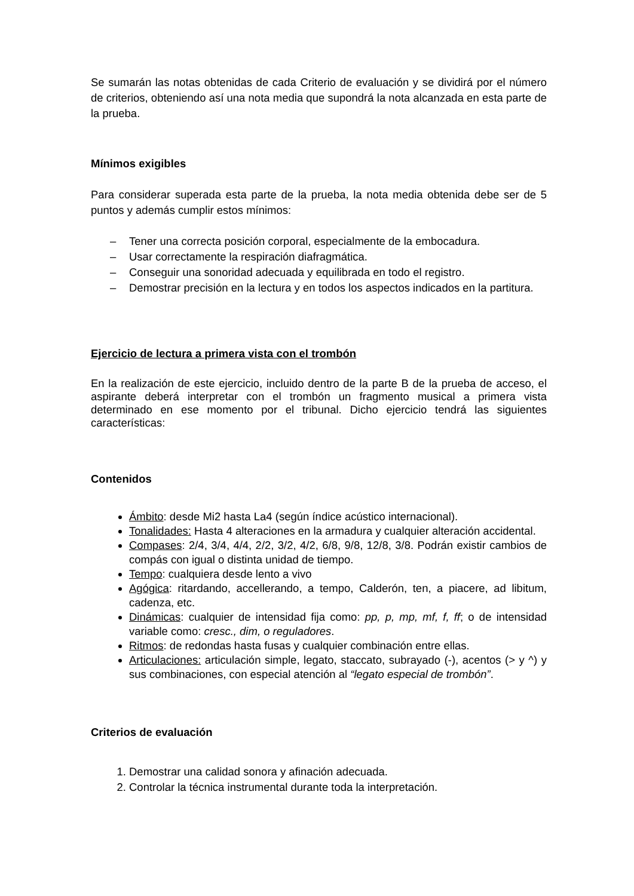Se sumarán las notas obtenidas de cada Criterio de evaluación y se dividirá por el número de criterios, obteniendo así una nota media que supondrá la nota alcanzada en esta parte de la prueba.
Mínimos exigibles
Para considerar superada esta parte de la prueba, la nota media obtenida debe ser de 5 puntos y además cumplir estos mínimos:
– Tener una correcta posición corporal, especialmente de la embocadura.
– Usar correctamente la respiración diafragmática.
– Conseguir una sonoridad adecuada y equilibrada en todo el registro.
– Demostrar precisión en la lectura y en todos los aspectos indicados en la partitura.
Ejercicio de lectura a primera vista con el trombón
En la realización de este ejercicio, incluido dentro de la parte B de la prueba de acceso, el aspirante deberá interpretar con el trombón un fragmento musical a primera vista determinado en ese momento por el tribunal. Dicho ejercicio tendrá las siguientes características:
Contenidos
Ámbito: desde Mi2 hasta La4 (según índice acústico internacional).
Tonalidades: Hasta 4 alteraciones en la armadura y cualquier alteración accidental.
Compases: 2/4, 3/4, 4/4, 2/2, 3/2, 4/2, 6/8, 9/8, 12/8, 3/8. Podrán existir cambios de compás con igual o distinta unidad de tiempo.
Tempo: cualquiera desde lento a vivo
Agógica: ritardando, accellerando, a tempo, Calderón, ten, a piacere, ad libitum, cadenza, etc.
Dinámicas: cualquier de intensidad fija como: pp, p, mp, mf, f, ff; o de intensidad variable como: cresc., dim, o reguladores.
Ritmos: de redondas hasta fusas y cualquier combinación entre ellas.
Articulaciones: articulación simple, legato, staccato, subrayado (-), acentos (> y ^) y sus combinaciones, con especial atención al “legato especial de trombón”.
Criterios de evaluación
1. Demostrar una calidad sonora y afinación adecuada.
2. Controlar la técnica instrumental durante toda la interpretación.